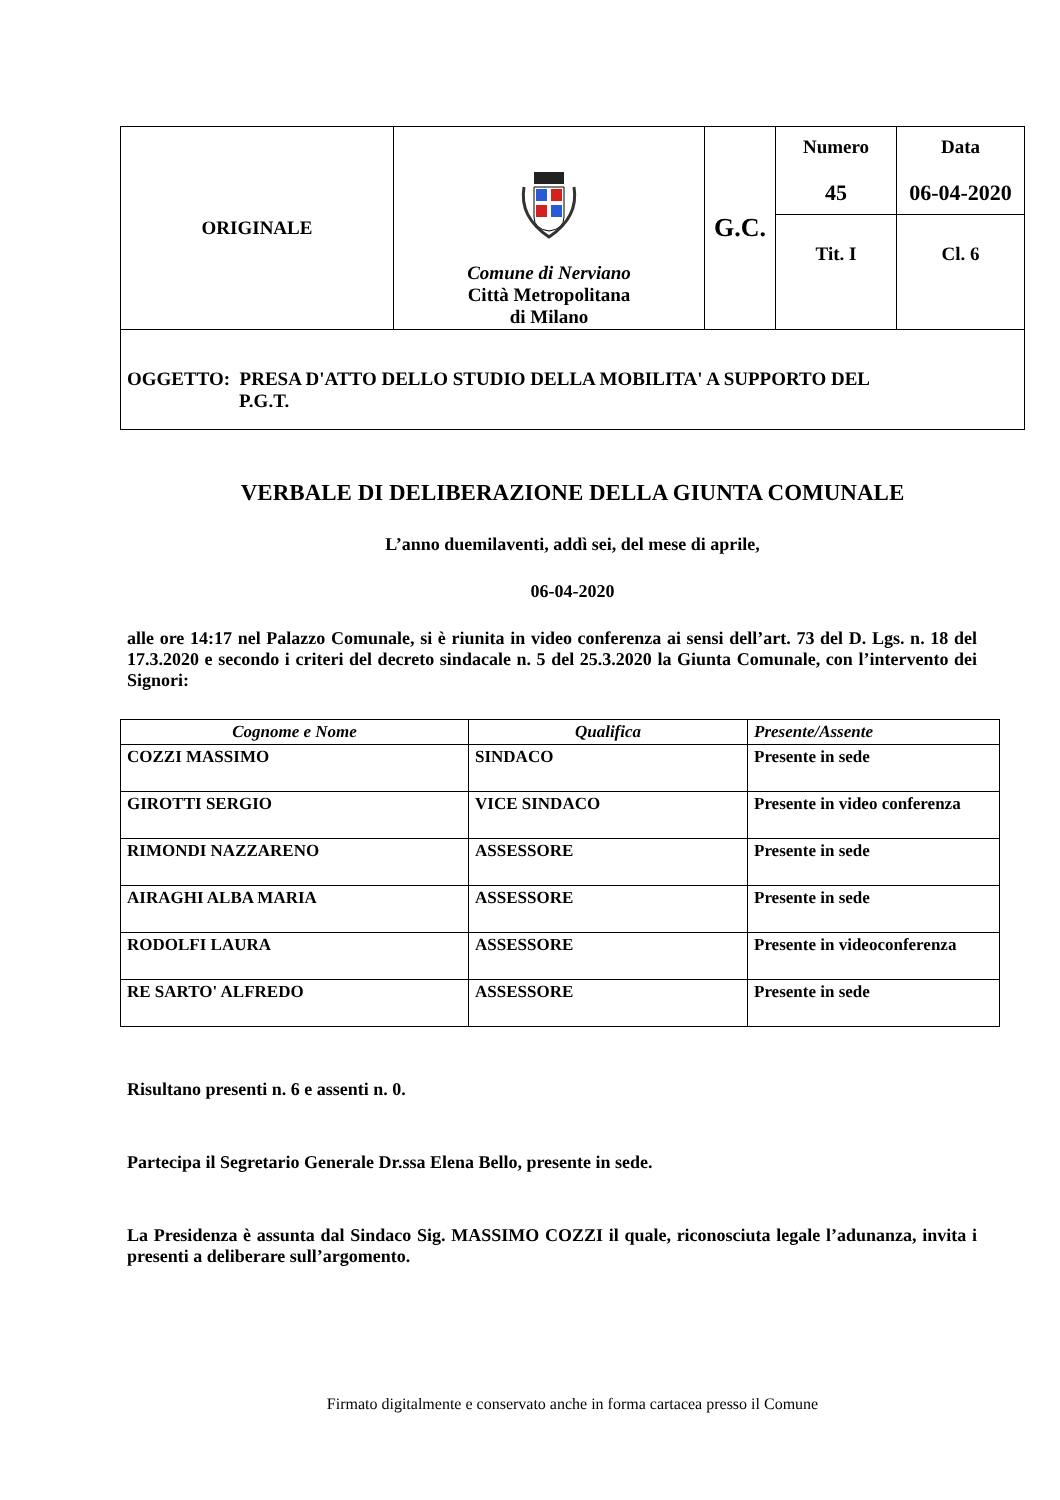| ORIGINALE | Comune di Nerviano Città Metropolitana di Milano | G.C. | Numero 45 | Data 06-04-2020 |
| | | | Tit. I | Cl. 6 |
OGGETTO: PRESA D'ATTO DELLO STUDIO DELLA MOBILITA' A SUPPORTO DEL
P.G.T.
VERBALE DI DELIBERAZIONE DELLA GIUNTA COMUNALE
L’anno duemilaventi, addì sei, del mese di aprile,
06-04-2020
alle ore 14:17 nel Palazzo Comunale, si è riunita in video conferenza ai sensi dell’art. 73 del D. Lgs. n. 18 del 17.3.2020 e secondo i criteri del decreto sindacale n. 5 del 25.3.2020 la Giunta Comunale, con l’intervento dei Signori:
| Cognome e Nome | Qualifica | Presente/Assente |
| --- | --- | --- |
| COZZI MASSIMO | SINDACO | Presente in sede |
| GIROTTI SERGIO | VICE SINDACO | Presente in video conferenza |
| RIMONDI NAZZARENO | ASSESSORE | Presente in sede |
| AIRAGHI ALBA MARIA | ASSESSORE | Presente in sede |
| RODOLFI LAURA | ASSESSORE | Presente in videoconferenza |
| RE SARTO' ALFREDO | ASSESSORE | Presente in sede |
Risultano presenti n. 6 e assenti n. 0.
Partecipa il Segretario Generale Dr.ssa Elena Bello, presente in sede.
La Presidenza è assunta dal Sindaco Sig. MASSIMO COZZI il quale, riconosciuta legale l’adunanza, invita i presenti a deliberare sull’argomento.
Firmato digitalmente e conservato anche in forma cartacea presso il Comune